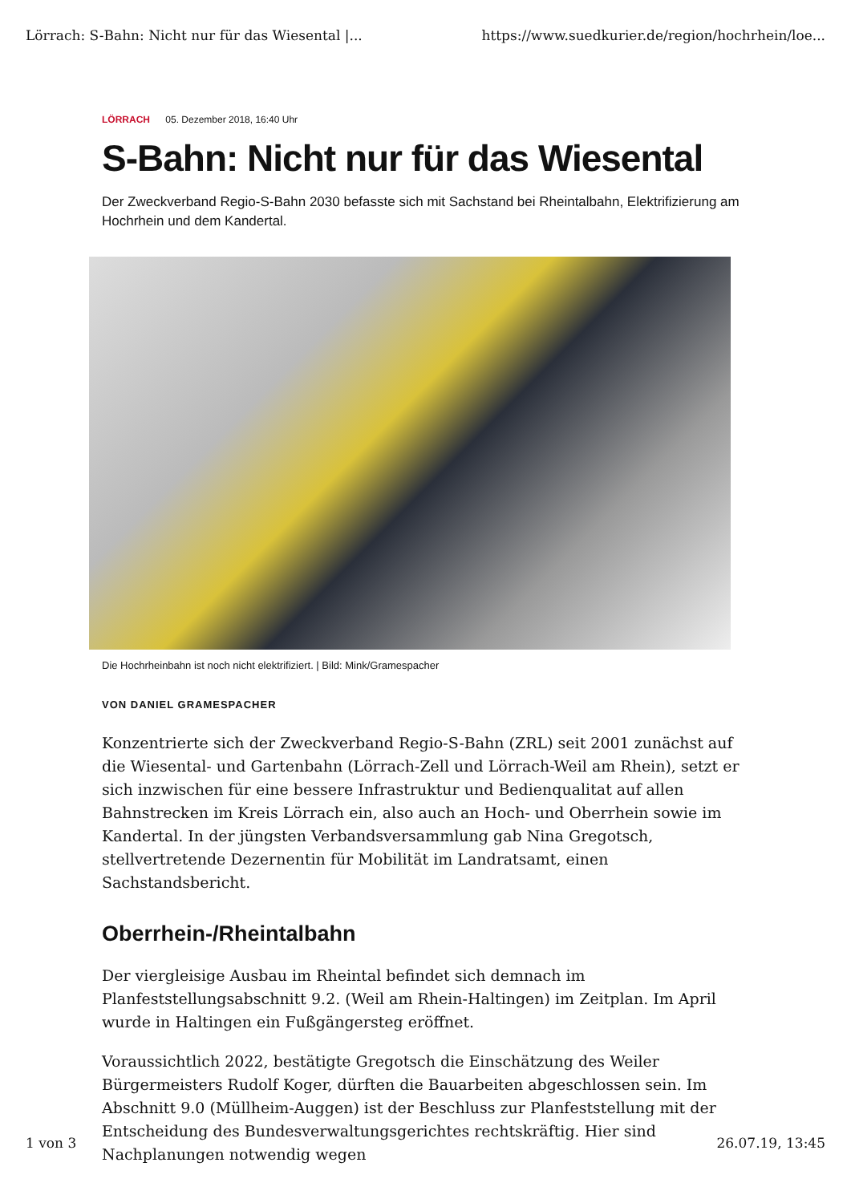Lörrach: S-Bahn: Nicht nur für das Wiesental |... https://www.suedkurier.de/region/hochrhein/loe...
LÖRRACH 05. Dezember 2018, 16:40 Uhr
S-Bahn: Nicht nur für das Wiesental
Der Zweckverband Regio-S-Bahn 2030 befasste sich mit Sachstand bei Rheintalbahn, Elektrifizierung am Hochrhein und dem Kandertal.
Die Hochrheinbahn ist noch nicht elektrifiziert. | Bild: Mink/Gramespacher
VON DANIEL GRAMESPACHER
Konzentrierte sich der Zweckverband Regio-S-Bahn (ZRL) seit 2001 zunächst auf die Wiesental- und Gartenbahn (Lörrach-Zell und Lörrach-Weil am Rhein), setzt er sich inzwischen für eine bessere Infrastruktur und Bedienqualitat auf allen Bahnstrecken im Kreis Lörrach ein, also auch an Hoch- und Oberrhein sowie im Kandertal. In der jüngsten Verbandsversammlung gab Nina Gregotsch, stellvertretende Dezernentin für Mobilität im Landratsamt, einen Sachstandsbericht.
Oberrhein-/Rheintalbahn
Der viergleisige Ausbau im Rheintal befindet sich demnach im Planfeststellungsabschnitt 9.2. (Weil am Rhein-Haltingen) im Zeitplan. Im April wurde in Haltingen ein Fußgängersteg eröffnet.
Voraussichtlich 2022, bestätigte Gregotsch die Einschätzung des Weiler Bürgermeisters Rudolf Koger, dürften die Bauarbeiten abgeschlossen sein. Im Abschnitt 9.0 (Müllheim-Auggen) ist der Beschluss zur Planfeststellung mit der Entscheidung des Bundesverwaltungsgerichtes rechtskräftig. Hier sind Nachplanungen notwendig wegen
1 von 3 26.07.19, 13:45